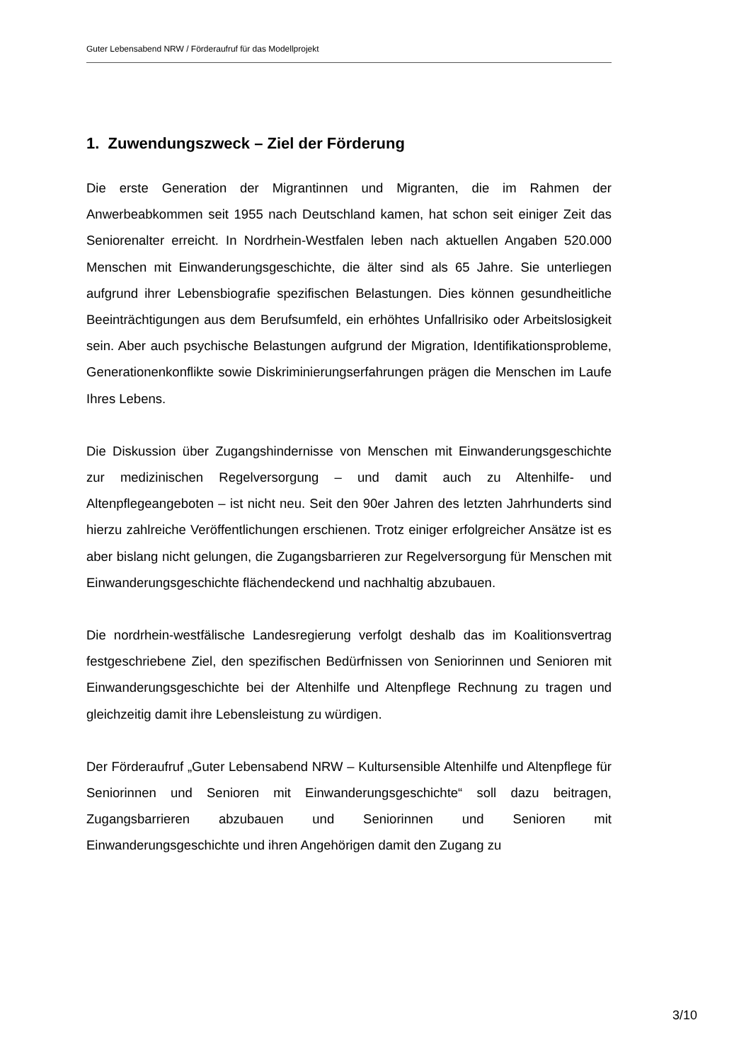Guter Lebensabend NRW / Förderaufruf für das Modellprojekt
1. Zuwendungszweck – Ziel der Förderung
Die erste Generation der Migrantinnen und Migranten, die im Rahmen der Anwerbeabkommen seit 1955 nach Deutschland kamen, hat schon seit einiger Zeit das Seniorenalter erreicht. In Nordrhein-Westfalen leben nach aktuellen Angaben 520.000 Menschen mit Einwanderungsgeschichte, die älter sind als 65 Jahre. Sie unterliegen aufgrund ihrer Lebensbiografie spezifischen Belastungen. Dies können gesundheitliche Beeinträchtigungen aus dem Berufsumfeld, ein erhöhtes Unfallrisiko oder Arbeitslosigkeit sein. Aber auch psychische Belastungen aufgrund der Migration, Identifikationsprobleme, Generationenkonflikte sowie Diskriminierungserfahrungen prägen die Menschen im Laufe Ihres Lebens.
Die Diskussion über Zugangshindernisse von Menschen mit Einwanderungsgeschichte zur medizinischen Regelversorgung – und damit auch zu Altenhilfe- und Altenpflegeangeboten – ist nicht neu. Seit den 90er Jahren des letzten Jahrhunderts sind hierzu zahlreiche Veröffentlichungen erschienen. Trotz einiger erfolgreicher Ansätze ist es aber bislang nicht gelungen, die Zugangsbarrieren zur Regelversorgung für Menschen mit Einwanderungsgeschichte flächendeckend und nachhaltig abzubauen.
Die nordrhein-westfälische Landesregierung verfolgt deshalb das im Koalitionsvertrag festgeschriebene Ziel, den spezifischen Bedürfnissen von Seniorinnen und Senioren mit Einwanderungsgeschichte bei der Altenhilfe und Altenpflege Rechnung zu tragen und gleichzeitig damit ihre Lebensleistung zu würdigen.
Der Förderaufruf „Guter Lebensabend NRW – Kultursensible Altenhilfe und Altenpflege für Seniorinnen und Senioren mit Einwanderungsgeschichte“ soll dazu beitragen, Zugangsbarrieren abzubauen und Seniorinnen und Senioren mit Einwanderungsgeschichte und ihren Angehörigen damit den Zugang zu
3/10